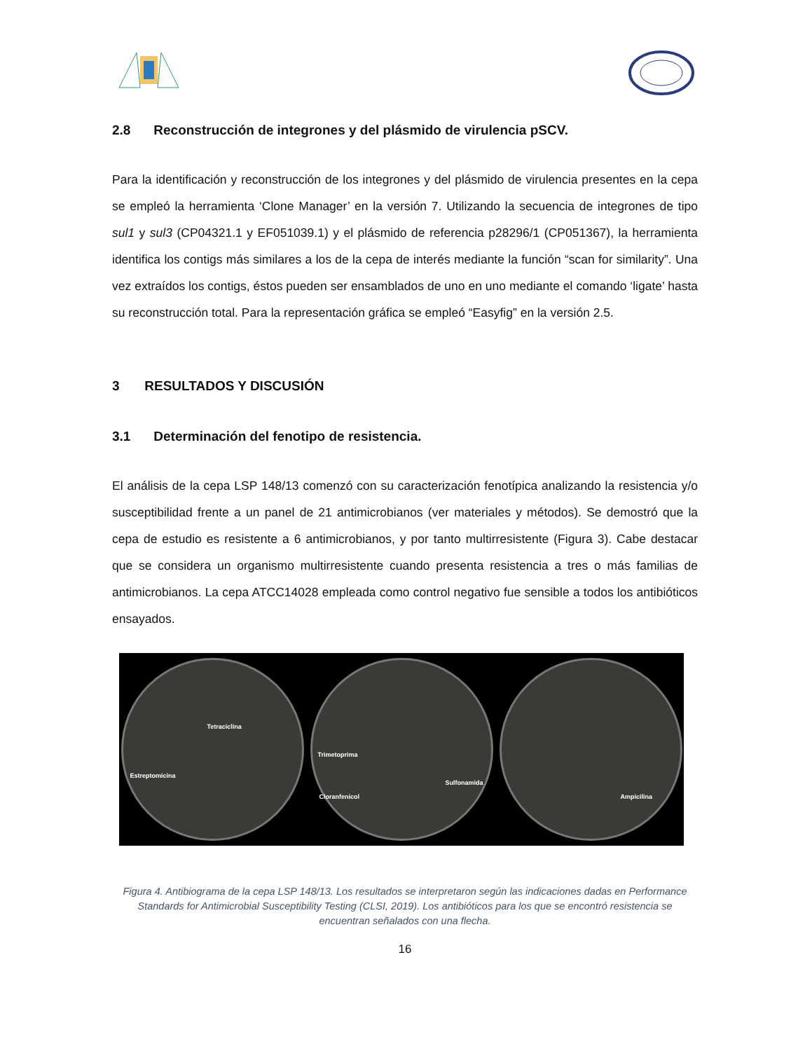2.8 Reconstrucción de integrones y del plásmido de virulencia pSCV.
Para la identificación y reconstrucción de los integrones y del plásmido de virulencia presentes en la cepa se empleó la herramienta ‘Clone Manager’ en la versión 7. Utilizando la secuencia de integrones de tipo sul1 y sul3 (CP04321.1 y EF051039.1) y el plásmido de referencia p28296/1 (CP051367), la herramienta identifica los contigs más similares a los de la cepa de interés mediante la función “scan for similarity”. Una vez extraídos los contigs, éstos pueden ser ensamblados de uno en uno mediante el comando ‘ligate’ hasta su reconstrucción total. Para la representación gráfica se empleó “Easyfig” en la versión 2.5.
3 RESULTADOS Y DISCUSIÓN
3.1 Determinación del fenotipo de resistencia.
El análisis de la cepa LSP 148/13 comenzó con su caracterización fenotípica analizando la resistencia y/o susceptibilidad frente a un panel de 21 antimicrobianos (ver materiales y métodos). Se demostró que la cepa de estudio es resistente a 6 antimicrobianos, y por tanto multirresistente (Figura 3). Cabe destacar que se considera un organismo multirresistente cuando presenta resistencia a tres o más familias de antimicrobianos. La cepa ATCC14028 empleada como control negativo fue sensible a todos los antibióticos ensayados.
Tetraciclina
Estreptomicina
Trimetoprima
Sulfonamida
Cloranfenicol
Ampicilina
Figura 4. Antibiograma de la cepa LSP 148/13. Los resultados se interpretaron según las indicaciones dadas en Performance Standards for Antimicrobial Susceptibility Testing (CLSI, 2019). Los antibióticos para los que se encontró resistencia se encuentran señalados con una flecha.
16